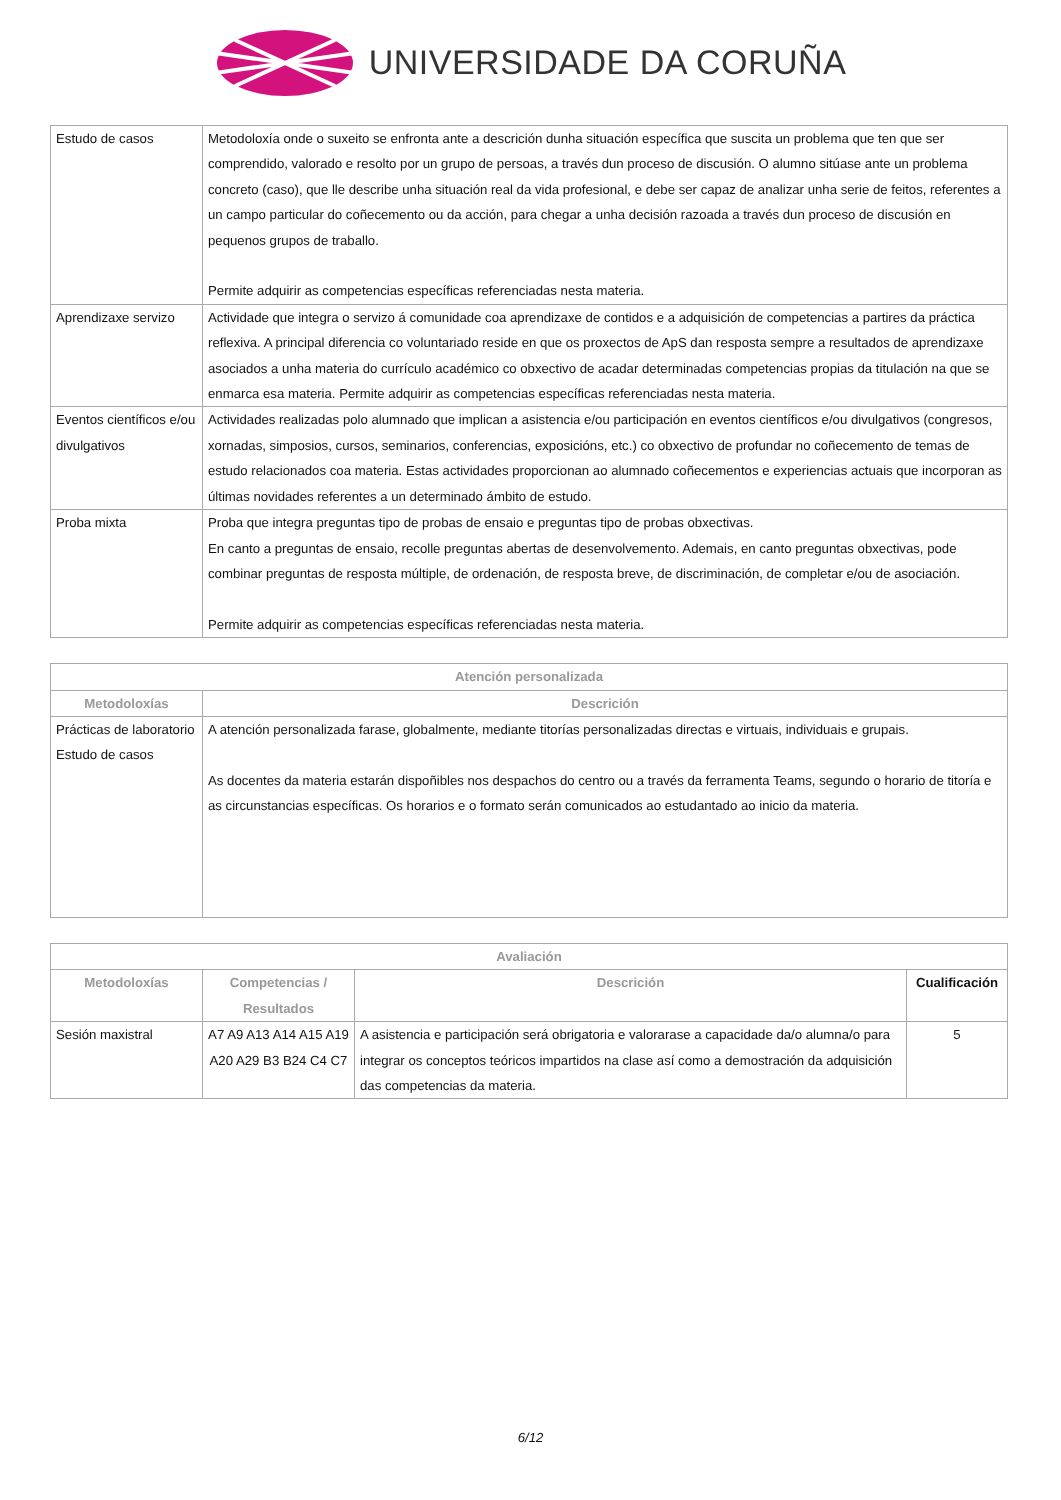UNIVERSIDADE DA CORUÑA
| Estudo de casos | Metodoloxía onde o suxeito se enfronta ante a descrición dunha situación específica que suscita un problema que ten que ser comprendido, valorado e resolto por un grupo de persoas, a través dun proceso de discusión. O alumno sitúase ante un problema concreto (caso), que lle describe unha situación real da vida profesional, e debe ser capaz de analizar unha serie de feitos, referentes a un campo particular do coñecemento ou da acción, para chegar a unha decisión razoada a través dun proceso de discusión en pequenos grupos de traballo. Permite adquirir as competencias específicas referenciadas nesta materia. |
| Aprendizaxe servizo | Actividade que integra o servizo á comunidade coa aprendizaxe de contidos e a adquisición de competencias a partires da práctica reflexiva. A principal diferencia co voluntariado reside en que os proxectos de ApS dan resposta sempre a resultados de aprendizaxe asociados a unha materia do currículo académico co obxectivo de acadar determinadas competencias propias da titulación na que se enmarca esa materia. Permite adquirir as competencias específicas referenciadas nesta materia. |
| Eventos científicos e/ou divulgativos | Actividades realizadas polo alumnado que implican a asistencia e/ou participación en eventos científicos e/ou divulgativos (congresos, xornadas, simposios, cursos, seminarios, conferencias, exposicións, etc.) co obxectivo de profundar no coñecemento de temas de estudo relacionados coa materia. Estas actividades proporcionan ao alumnado coñecementos e experiencias actuais que incorporan as últimas novidades referentes a un determinado ámbito de estudo. |
| Proba mixta | Proba que integra preguntas tipo de probas de ensaio e preguntas tipo de probas obxectivas. En canto a preguntas de ensaio, recolle preguntas abertas de desenvolvemento. Ademais, en canto preguntas obxectivas, pode combinar preguntas de resposta múltiple, de ordenación, de resposta breve, de discriminación, de completar e/ou de asociación. Permite adquirir as competencias específicas referenciadas nesta materia. |
| Atención personalizada | |
| --- | --- |
| Metodoloxías | Descrición |
| Prácticas de laboratorio Estudo de casos | A atención personalizada farase, globalmente, mediante titorías personalizadas directas e virtuais, individuais e grupais. As docentes da materia estarán dispoñibles nos despachos do centro ou a través da ferramenta Teams, segundo o horario de titoría e as circunstancias específicas. Os horarios e o formato serán comunicados ao estudantado ao inicio da materia. |
| Avaliación | | | |
| --- | --- | --- | --- |
| Metodoloxías | Competencias / Resultados | Descrición | Cualificación |
| Sesión maxistral | A7 A9 A13 A14 A15 A19 A20 A29 B3 B24 C4 C7 | A asistencia e participación será obrigatoria e valorarase a capacidade da/o alumna/o para integrar os conceptos teóricos impartidos na clase así como a demostración da adquisición das competencias da materia. | 5 |
6/12